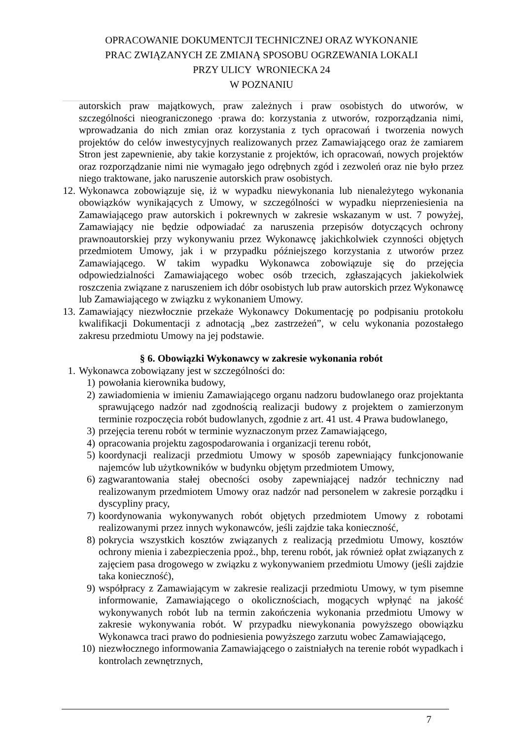OPRACOWANIE DOKUMENTCJI TECHNICZNEJ ORAZ WYKONANIE
PRAC ZWIĄZANYCH ZE ZMIANĄ SPOSOBU OGRZEWANIA LOKALI
PRZY ULICY WRONIECKA 24
W POZNANIU
autorskich praw majątkowych, praw zależnych i praw osobistych do utworów, w szczególności nieograniczonego ·prawa do: korzystania z utworów, rozporządzania nimi, wprowadzania do nich zmian oraz korzystania z tych opracowań i tworzenia nowych projektów do celów inwestycyjnych realizowanych przez Zamawiającego oraz że zamiarem Stron jest zapewnienie, aby takie korzystanie z projektów, ich opracowań, nowych projektów oraz rozporządzanie nimi nie wymagało jego odrębnych zgód i zezwoleń oraz nie było przez niego traktowane, jako naruszenie autorskich praw osobistych.
12. Wykonawca zobowiązuje się, iż w wypadku niewykonania lub nienależytego wykonania obowiązków wynikających z Umowy, w szczególności w wypadku nieprzeniesienia na Zamawiającego praw autorskich i pokrewnych w zakresie wskazanym w ust. 7 powyżej, Zamawiający nie będzie odpowiadać za naruszenia przepisów dotyczących ochrony prawnoautorskiej przy wykonywaniu przez Wykonawcę jakichkolwiek czynności objętych przedmiotem Umowy, jak i w przypadku późniejszego korzystania z utworów przez Zamawiającego. W takim wypadku Wykonawca zobowiązuje się do przejęcia odpowiedzialności Zamawiającego wobec osób trzecich, zgłaszających jakiekolwiek roszczenia związane z naruszeniem ich dóbr osobistych lub praw autorskich przez Wykonawcę lub Zamawiającego w związku z wykonaniem Umowy.
13. Zamawiający niezwłocznie przekaże Wykonawcy Dokumentację po podpisaniu protokołu kwalifikacji Dokumentacji z adnotacją „bez zastrzeżeń”, w celu wykonania pozostałego zakresu przedmiotu Umowy na jej podstawie.
§ 6. Obowiązki Wykonawcy w zakresie wykonania robót
1. Wykonawca zobowiązany jest w szczególności do:
1) powołania kierownika budowy,
2) zawiadomienia w imieniu Zamawiającego organu nadzoru budowlanego oraz projektanta sprawującego nadzór nad zgodnością realizacji budowy z projektem o zamierzonym terminie rozpoczęcia robót budowlanych, zgodnie z art. 41 ust. 4 Prawa budowlanego,
3) przejęcia terenu robót w terminie wyznaczonym przez Zamawiającego,
4) opracowania projektu zagospodarowania i organizacji terenu robót,
5) koordynacji realizacji przedmiotu Umowy w sposób zapewniający funkcjonowanie najemców lub użytkowników w budynku objętym przedmiotem Umowy,
6) zagwarantowania stałej obecności osoby zapewniającej nadzór techniczny nad realizowanym przedmiotem Umowy oraz nadzór nad personelem w zakresie porządku i dyscypliny pracy,
7) koordynowania wykonywanych robót objętych przedmiotem Umowy z robotami realizowanymi przez innych wykonawców, jeśli zajdzie taka konieczność,
8) pokrycia wszystkich kosztów związanych z realizacją przedmiotu Umowy, kosztów ochrony mienia i zabezpieczenia ppoż., bhp, terenu robót, jak również opłat związanych z zajęciem pasa drogowego w związku z wykonywaniem przedmiotu Umowy (jeśli zajdzie taka konieczność),
9) współpracy z Zamawiającym w zakresie realizacji przedmiotu Umowy, w tym pisemne informowanie, Zamawiającego o okolicznościach, mogących wpłynąć na jakość wykonywanych robót lub na termin zakończenia wykonania przedmiotu Umowy w zakresie wykonywania robót. W przypadku niewykonania powyższego obowiązku Wykonawca traci prawo do podniesienia powyższego zarzutu wobec Zamawiającego,
10) niezwłocznego informowania Zamawiającego o zaistniałych na terenie robót wypadkach i kontrolach zewnętrznych,
7